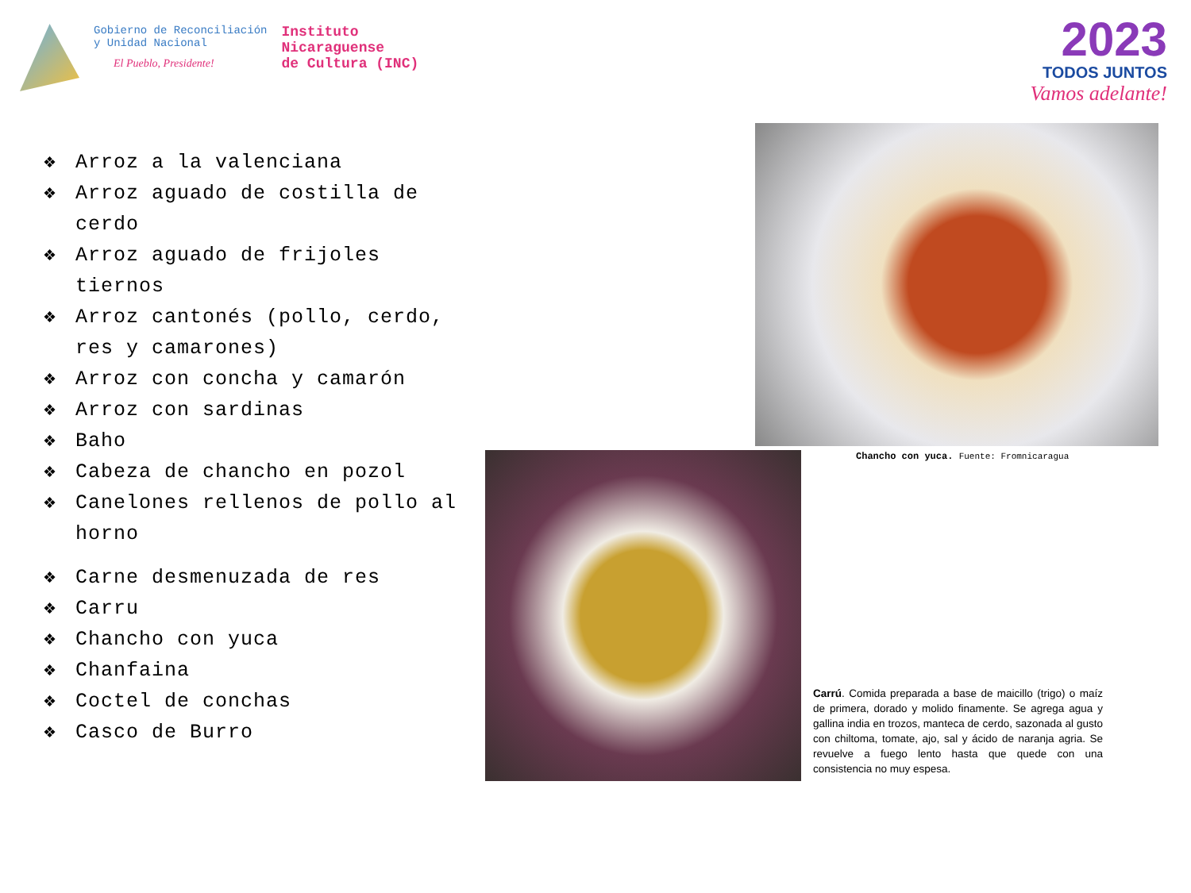Gobierno de Reconciliación
y Unidad Nacional
El Pueblo, Presidente!
Instituto
Nicaraguense
de Cultura (INC)
2023
TODOS JUNTOS
Vamos adelante!
❖ Arroz a la valenciana
❖ Arroz aguado de costilla de cerdo
❖ Arroz aguado de frijoles tiernos
❖ Arroz cantonés (pollo, cerdo, res y camarones)
❖ Arroz con concha y camarón
❖ Arroz con sardinas
❖ Baho
❖ Cabeza de chancho en pozol
❖ Canelones rellenos de pollo al horno
❖ Carne desmenuzada de res
❖ Carru
❖ Chancho con yuca
❖ Chanfaina
❖ Coctel de conchas
❖ Casco de Burro
Chancho con yuca. Fuente: Fromnicaragua
Carrú. Comida preparada a base de maicillo (trigo) o maíz de primera, dorado y molido finamente. Se agrega agua y gallina india en trozos, manteca de cerdo, sazonada al gusto con chiltoma, tomate, ajo, sal y ácido de naranja agria. Se revuelve a fuego lento hasta que quede con una consistencia no muy espesa.